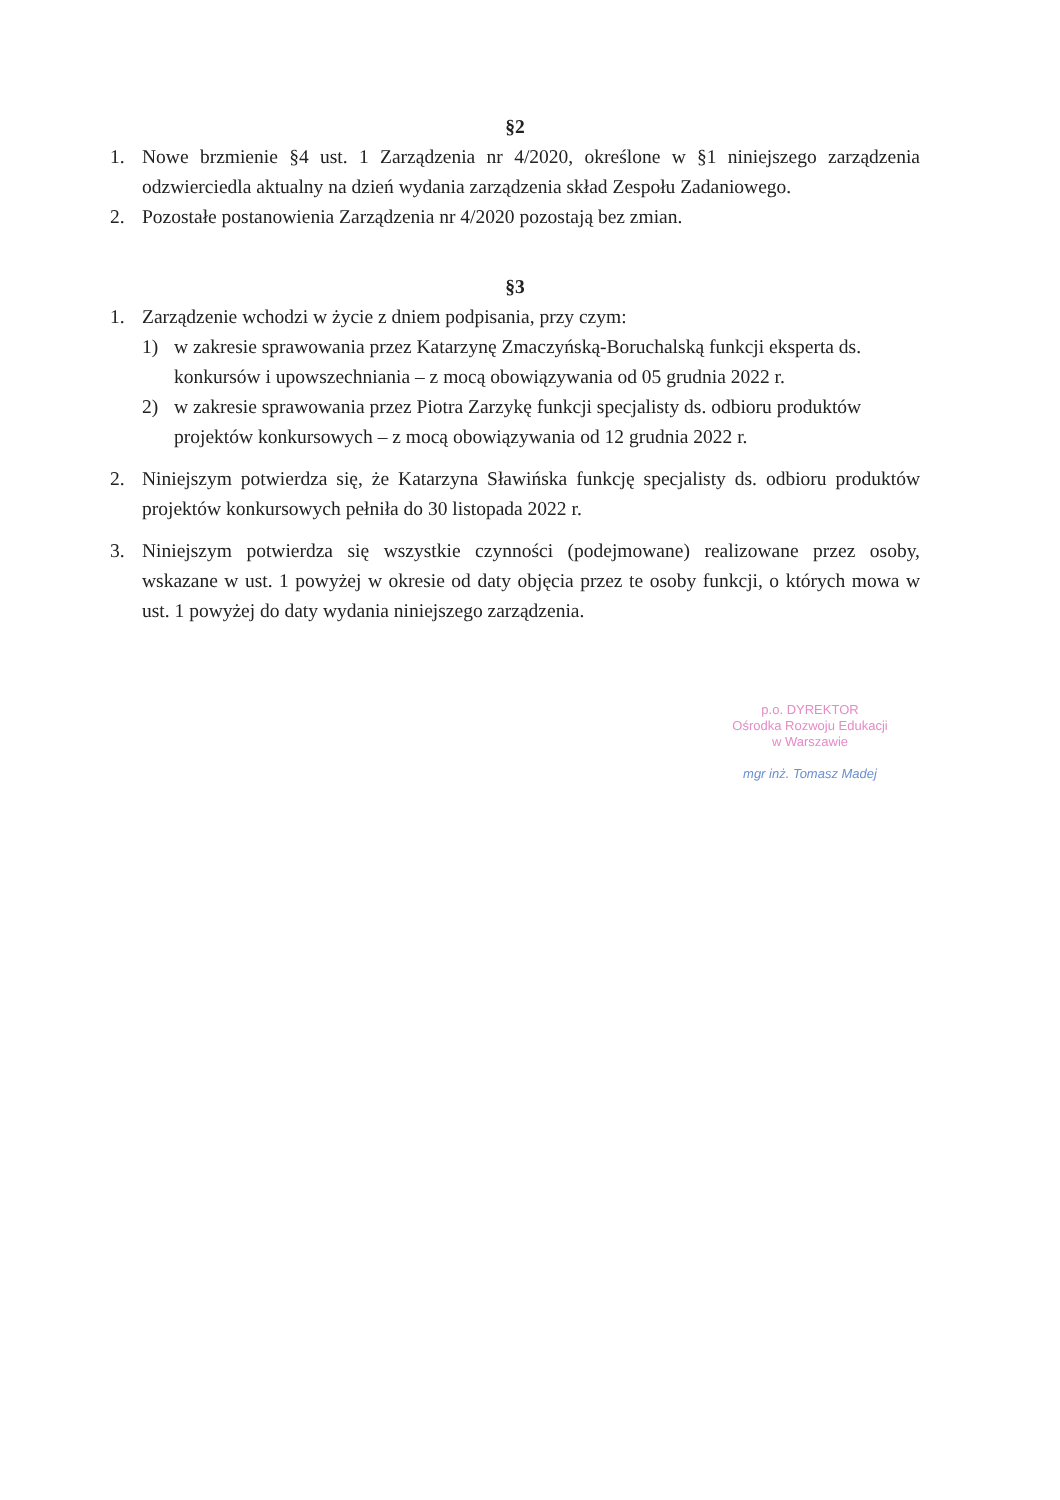§2
1. Nowe brzmienie §4 ust. 1 Zarządzenia nr 4/2020, określone w §1 niniejszego zarządzenia odzwierciedla aktualny na dzień wydania zarządzenia skład Zespołu Zadaniowego.
2. Pozostałe postanowienia Zarządzenia nr 4/2020 pozostają bez zmian.
§3
1. Zarządzenie wchodzi w życie z dniem podpisania, przy czym:
1) w zakresie sprawowania przez Katarzynę Zmaczyńską-Boruchalską funkcji eksperta ds. konkursów i upowszechniania – z mocą obowiązywania od 05 grudnia 2022 r.
2) w zakresie sprawowania przez Piotra Zarzykę funkcji specjalisty ds. odbioru produktów projektów konkursowych – z mocą obowiązywania od 12 grudnia 2022 r.
2. Niniejszym potwierdza się, że Katarzyna Sławińska funkcję specjalisty ds. odbioru produktów projektów konkursowych pełniła do 30 listopada 2022 r.
3. Niniejszym potwierdza się wszystkie czynności (podejmowane) realizowane przez osoby, wskazane w ust. 1 powyżej w okresie od daty objęcia przez te osoby funkcji, o których mowa w ust. 1 powyżej do daty wydania niniejszego zarządzenia.
p.o. DYREKTOR
Ośrodka Rozwoju Edukacji
w Warszawie
mgr inż. Tomasz Madej